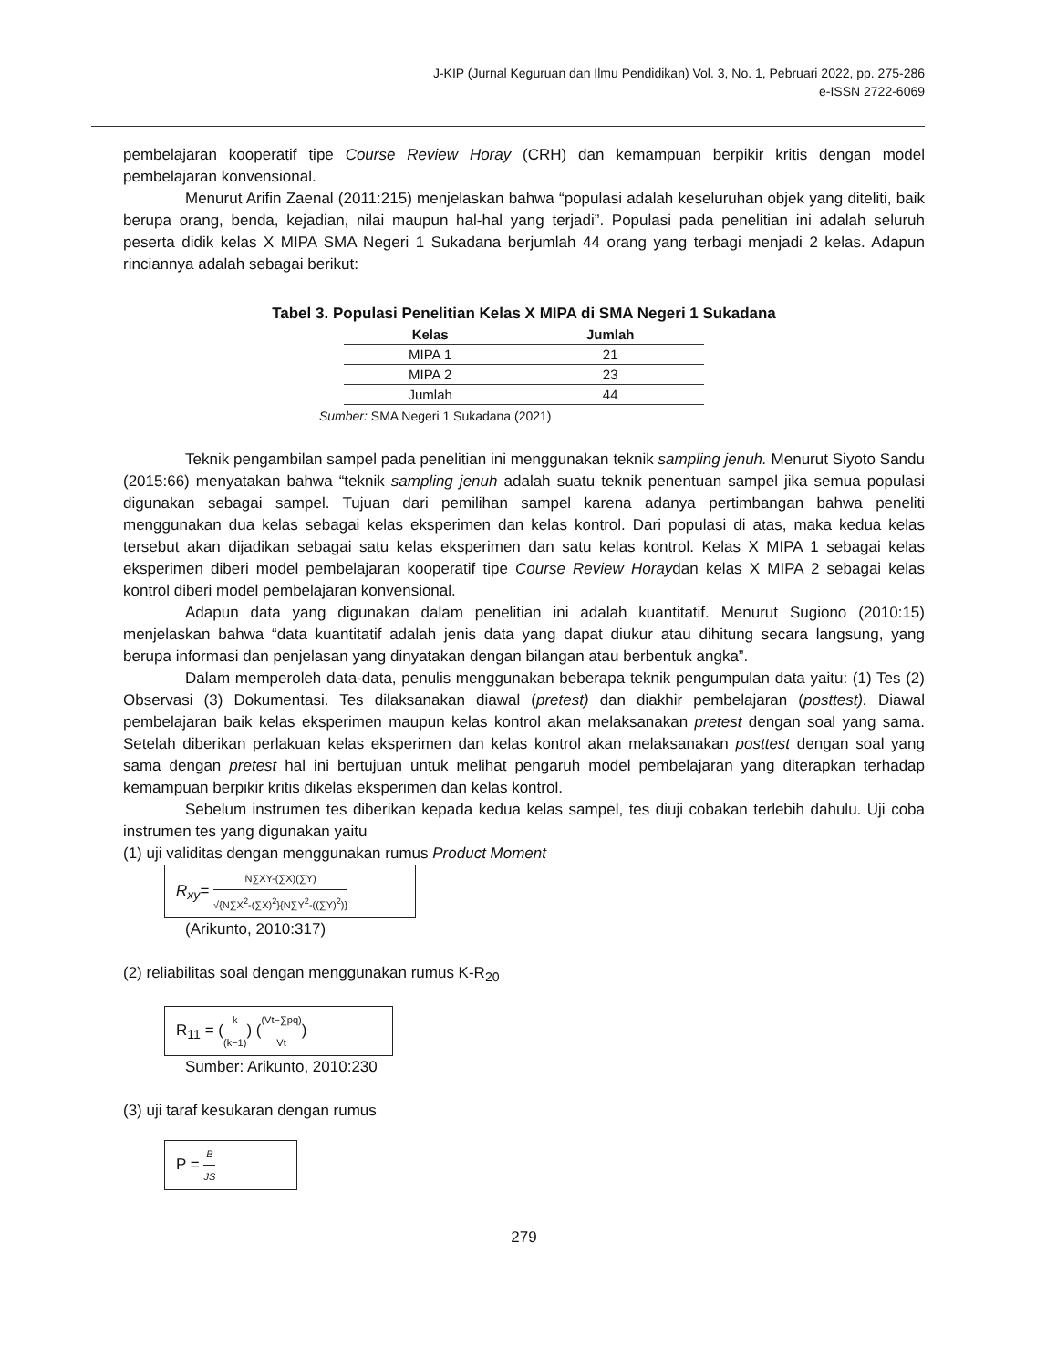J-KIP (Jurnal Keguruan dan Ilmu Pendidikan) Vol. 3, No. 1, Pebruari 2022, pp. 275-286
e-ISSN 2722-6069
pembelajaran kooperatif tipe Course Review Horay (CRH) dan kemampuan berpikir kritis dengan model pembelajaran konvensional.
Menurut Arifin Zaenal (2011:215) menjelaskan bahwa “populasi adalah keseluruhan objek yang diteliti, baik berupa orang, benda, kejadian, nilai maupun hal-hal yang terjadi”. Populasi pada penelitian ini adalah seluruh peserta didik kelas X MIPA SMA Negeri 1 Sukadana berjumlah 44 orang yang terbagi menjadi 2 kelas. Adapun rinciannya adalah sebagai berikut:
Tabel 3. Populasi Penelitian Kelas X MIPA di SMA Negeri 1 Sukadana
| Kelas | Jumlah |
| --- | --- |
| MIPA 1 | 21 |
| MIPA 2 | 23 |
| Jumlah | 44 |
Sumber: SMA Negeri 1 Sukadana (2021)
Teknik pengambilan sampel pada penelitian ini menggunakan teknik sampling jenuh. Menurut Siyoto Sandu (2015:66) menyatakan bahwa “teknik sampling jenuh adalah suatu teknik penentuan sampel jika semua populasi digunakan sebagai sampel. Tujuan dari pemilihan sampel karena adanya pertimbangan bahwa peneliti menggunakan dua kelas sebagai kelas eksperimen dan kelas kontrol. Dari populasi di atas, maka kedua kelas tersebut akan dijadikan sebagai satu kelas eksperimen dan satu kelas kontrol. Kelas X MIPA 1 sebagai kelas eksperimen diberi model pembelajaran kooperatif tipe Course Review Horaydan kelas X MIPA 2 sebagai kelas kontrol diberi model pembelajaran konvensional.
Adapun data yang digunakan dalam penelitian ini adalah kuantitatif. Menurut Sugiono (2010:15) menjelaskan bahwa “data kuantitatif adalah jenis data yang dapat diukur atau dihitung secara langsung, yang berupa informasi dan penjelasan yang dinyatakan dengan bilangan atau berbentuk angka”.
Dalam memperoleh data-data, penulis menggunakan beberapa teknik pengumpulan data yaitu: (1) Tes (2) Observasi (3) Dokumentasi. Tes dilaksanakan diawal (pretest) dan diakhir pembelajaran (posttest). Diawal pembelajaran baik kelas eksperimen maupun kelas kontrol akan melaksanakan pretest dengan soal yang sama. Setelah diberikan perlakuan kelas eksperimen dan kelas kontrol akan melaksanakan posttest dengan soal yang sama dengan pretest hal ini bertujuan untuk melihat pengaruh model pembelajaran yang diterapkan terhadap kemampuan berpikir kritis dikelas eksperimen dan kelas kontrol.
Sebelum instrumen tes diberikan kepada kedua kelas sampel, tes diuji cobakan terlebih dahulu. Uji coba instrumen tes yang digunakan yaitu
(1) uji validitas dengan menggunakan rumus Product Moment
R<sub>xy</sub>= N∑XY-(∑X)(∑Y) √{N∑X<sup>2</sup>-(∑X)<sup>2</sup>}{N∑Y<sup>2</sup>-((∑Y)<sup>2</sup>)}
(Arikunto, 2010:317)
(2) reliabilitas soal dengan menggunakan rumus K-R<sub>20</sub>
R<sub>11</sub> = (k (k−1)) ((Vt−∑pq) Vt)
Sumber: Arikunto, 2010:230
(3) uji taraf kesukaran dengan rumus
P = B JS
279